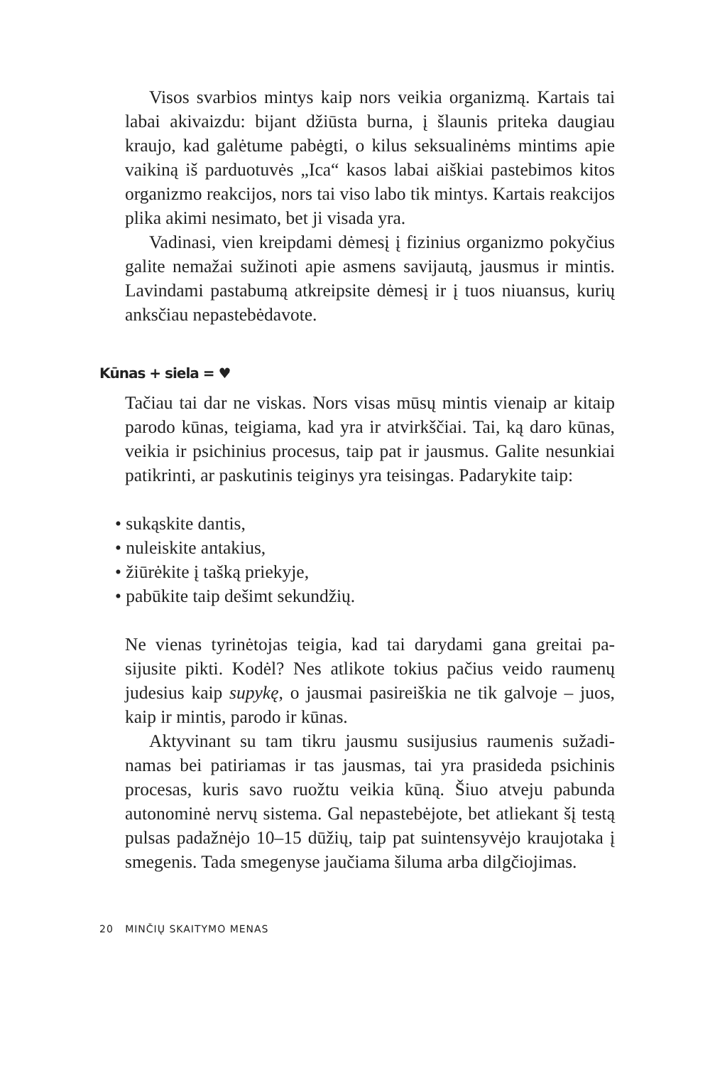Visos svarbios mintys kaip nors veikia organizmą. Kartais tai labai akivaizdu: bijant džiūsta burna, į šlaunis priteka daugiau kraujo, kad galėtume pabėgti, o kilus seksualinėms mintims apie vaikiną iš parduotuvės „Ica“ kasos labai aiškiai pastebimos kitos organizmo reakcijos, nors tai viso labo tik mintys. Kartais reakcijos plika akimi nesimato, bet ji visada yra.
Vadinasi, vien kreipdami dėmesį į fizinius organizmo poky­čius galite nemažai sužinoti apie asmens savijautą, jausmus ir mintis. Lavindami pastabumą atkreipsite dėmesį ir į tuos niuan­sus, kurių anksčiau nepastebėdavote.
Kūnas + siela = ♥
Tačiau tai dar ne viskas. Nors visas mūsų mintis vienaip ar ki­taip parodo kūnas, teigiama, kad yra ir atvirkščiai. Tai, ką daro kūnas, veikia ir psichinius procesus, taip pat ir jausmus. Galite nesunkiai patikrinti, ar paskutinis teiginys yra teisingas. Pada­rykite taip:
• sukąskite dantis,
• nuleiskite antakius,
• žiūrėkite į tašką priekyje,
• pabūkite taip dešimt sekundžių.
Ne vienas tyrinėtojas teigia, kad tai darydami gana greitai pa­sijusite pikti. Kodėl? Nes atlikote tokius pačius veido raumenų judesius kaip supykę, o jausmai pasireiškia ne tik galvoje – juos, kaip ir mintis, parodo ir kūnas.
Aktyvinant su tam tikru jausmu susijusius raumenis sužadi­namas bei patiriamas ir tas jausmas, tai yra prasideda psichinis procesas, kuris savo ruožtu veikia kūną. Šiuo atveju pabunda autonominė nervų sistema. Gal nepastebėjote, bet atliekant šį testą pulsas padažnėjo 10–15 dūžių, taip pat suintensyvėjo kraujotaka į smegenis. Tada smegenyse jaučiama šiluma arba dilgčiojimas.
20 MINČIŲ SKAITYMO MENAS